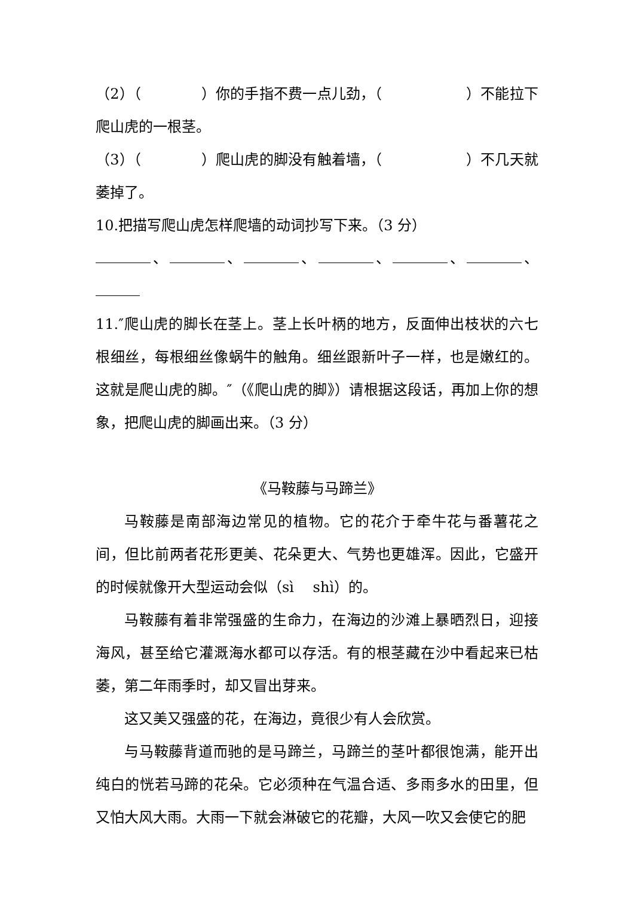（2）（ ）你的手指不费一点儿劲，（ ）不能拉下爬山虎的一根茎。
（3）（ ）爬山虎的脚没有触着墙，（ ）不几天就萎掉了。
10.把描写爬山虎怎样爬墙的动词抄写下来。（3 分）
、 、 、 、 、 、
11.″爬山虎的脚长在茎上。茎上长叶柄的地方，反面伸出枝状的六七根细丝，每根细丝像蜗牛的触角。细丝跟新叶子一样，也是嫩红的。这就是爬山虎的脚。″（《爬山虎的脚》）请根据这段话，再加上你的想象，把爬山虎的脚画出来。（3 分）
《马鞍藤与马蹄兰》
马鞍藤是南部海边常见的植物。它的花介于牵牛花与番薯花之间，但比前两者花形更美、花朵更大、气势也更雄浑。因此，它盛开的时候就像开大型运动会似（sì　 shì）的。
马鞍藤有着非常强盛的生命力，在海边的沙滩上暴晒烈日，迎接海风，甚至给它灌溉海水都可以存活。有的根茎藏在沙中看起来已枯萎，第二年雨季时，却又冒出芽来。
这又美又强盛的花，在海边，竟很少有人会欣赏。
与马鞍藤背道而驰的是马蹄兰，马蹄兰的茎叶都很饱满，能开出纯白的恍若马蹄的花朵。它必须种在气温合适、多雨多水的田里，但又怕大风大雨。大雨一下就会淋破它的花瓣，大风一吹又会使它的肥